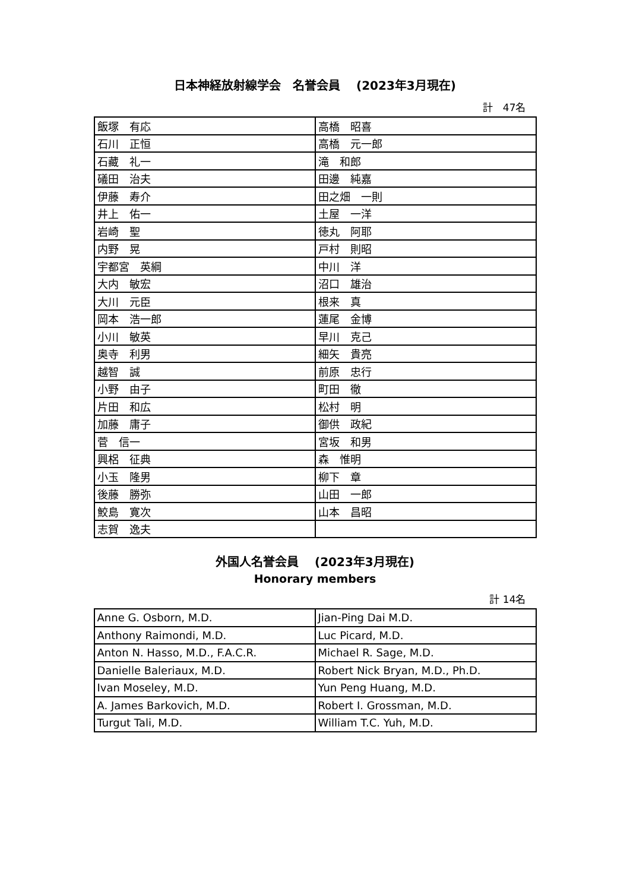日本神経放射線学会　名誉会員　 (2023年3月現在)
計　47名
| 飯塚 有応 | 高橋 昭喜 |
| 石川 正恒 | 高橋 元一郎 |
| 石藏 礼一 | 滝 和郎 |
| 礒田 治夫 | 田邊 純嘉 |
| 伊藤 寿介 | 田之畑 一則 |
| 井上 佑一 | 土屋 一洋 |
| 岩崎 聖 | 徳丸 阿耶 |
| 内野 晃 | 戸村 則昭 |
| 宇都宮 英綱 | 中川 洋 |
| 大内 敏宏 | 沼口 雄治 |
| 大川 元臣 | 根来 真 |
| 岡本 浩一郎 | 蓮尾 金博 |
| 小川 敏英 | 早川 克己 |
| 奥寺 利男 | 細矢 貴亮 |
| 越智 誠 | 前原 忠行 |
| 小野 由子 | 町田 徹 |
| 片田 和広 | 松村 明 |
| 加藤 庸子 | 御供 政紀 |
| 菅 信一 | 宮坂 和男 |
| 興梠 征典 | 森 惟明 |
| 小玉 隆男 | 柳下 章 |
| 後藤 勝弥 | 山田 一郎 |
| 鮫島 寛次 | 山本 昌昭 |
| 志賀 逸夫 | |
外国人名誉会員　 (2023年3月現在)
Honorary members
計 14名
| Anne G. Osborn, M.D. | Jian-Ping Dai M.D. |
| Anthony Raimondi, M.D. | Luc Picard, M.D. |
| Anton N. Hasso, M.D., F.A.C.R. | Michael R. Sage, M.D. |
| Danielle Baleriaux, M.D. | Robert Nick Bryan, M.D., Ph.D. |
| Ivan Moseley, M.D. | Yun Peng Huang, M.D. |
| A. James Barkovich, M.D. | Robert I. Grossman, M.D. |
| Turgut Tali, M.D. | William T.C. Yuh, M.D. |